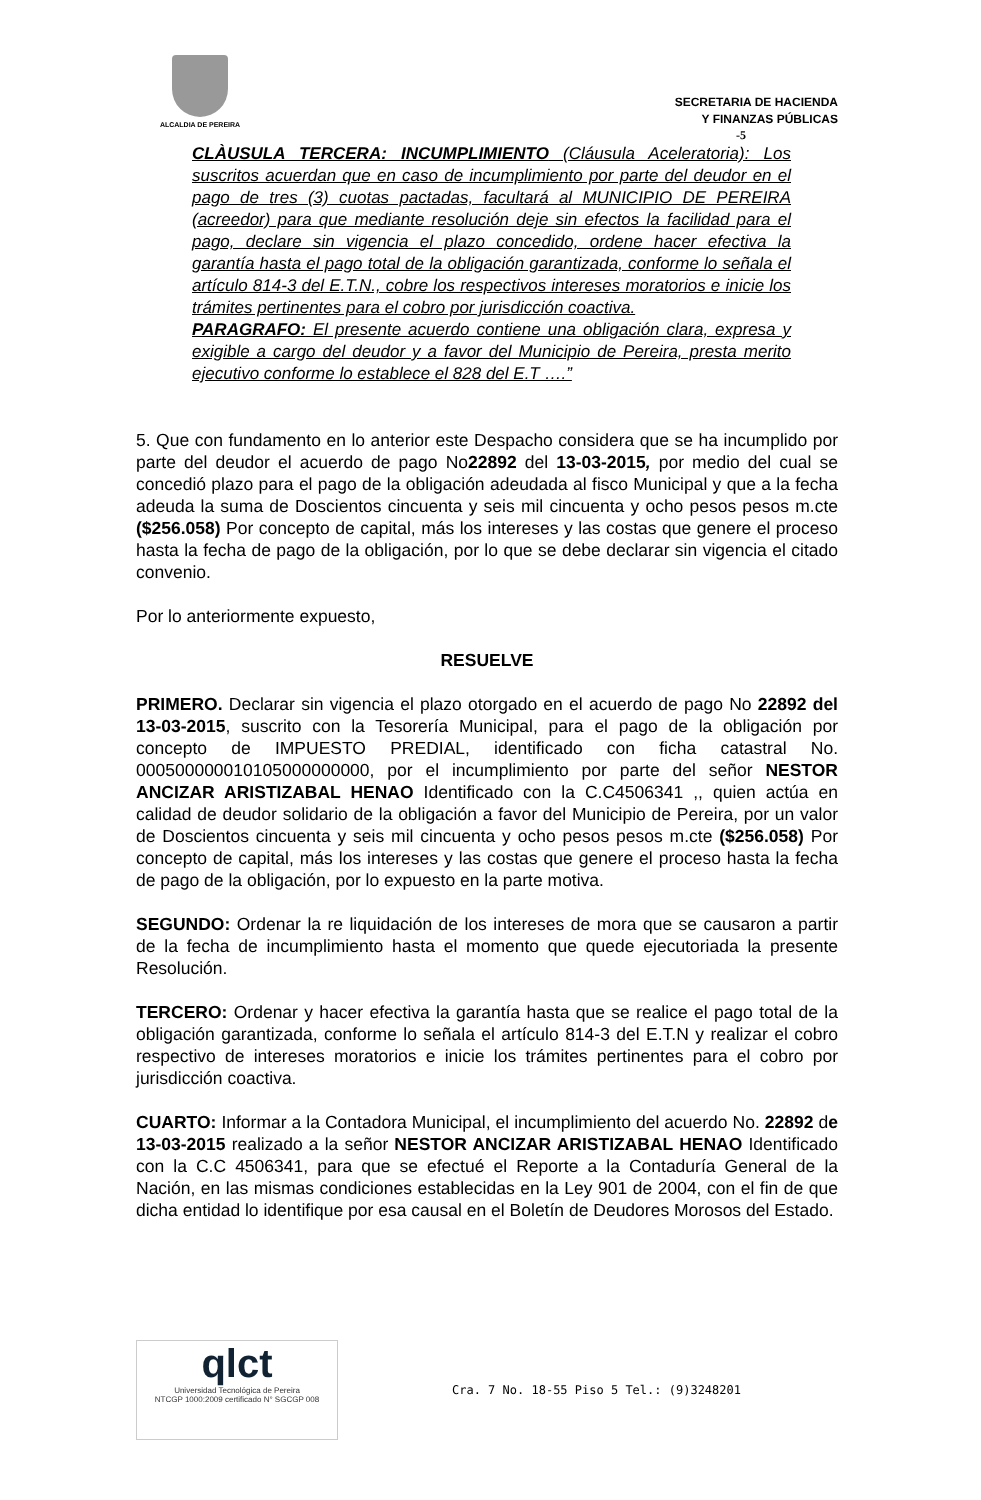ALCALDIA DE PEREIRA
SECRETARIA DE HACIENDA
Y FINANZAS PÚBLICAS
-5
CLÀUSULA TERCERA: INCUMPLIMIENTO (Cláusula Aceleratoria): Los suscritos acuerdan que en caso de incumplimiento por parte del deudor en el pago de tres (3) cuotas pactadas, facultará al MUNICIPIO DE PEREIRA (acreedor) para que mediante resolución deje sin efectos la facilidad para el pago, declare sin vigencia el plazo concedido, ordene hacer efectiva la garantía hasta el pago total de la obligación garantizada, conforme lo señala el artículo 814-3 del E.T.N., cobre los respectivos intereses moratorios e inicie los trámites pertinentes para el cobro por jurisdicción coactiva.
PARAGRAFO: El presente acuerdo contiene una obligación clara, expresa y exigible a cargo del deudor y a favor del Municipio de Pereira, presta merito ejecutivo conforme lo establece el 828 del E.T ….”
5. Que con fundamento en lo anterior este Despacho considera que se ha incumplido por parte del deudor el acuerdo de pago No22892 del 13-03-2015, por medio del cual se concedió plazo para el pago de la obligación adeudada al fisco Municipal y que a la fecha adeuda la suma de Doscientos cincuenta y seis mil cincuenta y ocho pesos pesos m.cte ($256.058) Por concepto de capital, más los intereses y las costas que genere el proceso hasta la fecha de pago de la obligación, por lo que se debe declarar sin vigencia el citado convenio.
Por lo anteriormente expuesto,
RESUELVE
PRIMERO. Declarar sin vigencia el plazo otorgado en el acuerdo de pago No 22892 del 13-03-2015, suscrito con la Tesorería Municipal, para el pago de la obligación por concepto de IMPUESTO PREDIAL, identificado con ficha catastral No. 000500000010105000000000, por el incumplimiento por parte del señor NESTOR ANCIZAR ARISTIZABAL HENAO Identificado con la C.C4506341 ,, quien actúa en calidad de deudor solidario de la obligación a favor del Municipio de Pereira, por un valor de Doscientos cincuenta y seis mil cincuenta y ocho pesos pesos m.cte ($256.058) Por concepto de capital, más los intereses y las costas que genere el proceso hasta la fecha de pago de la obligación, por lo expuesto en la parte motiva.
SEGUNDO: Ordenar la re liquidación de los intereses de mora que se causaron a partir de la fecha de incumplimiento hasta el momento que quede ejecutoriada la presente Resolución.
TERCERO: Ordenar y hacer efectiva la garantía hasta que se realice el pago total de la obligación garantizada, conforme lo señala el artículo 814-3 del E.T.N y realizar el cobro respectivo de intereses moratorios e inicie los trámites pertinentes para el cobro por jurisdicción coactiva.
CUARTO: Informar a la Contadora Municipal, el incumplimiento del acuerdo No. 22892 de 13-03-2015 realizado a la señor NESTOR ANCIZAR ARISTIZABAL HENAO Identificado con la C.C 4506341, para que se efectué el Reporte a la Contaduría General de la Nación, en las mismas condiciones establecidas en la Ley 901 de 2004, con el fin de que dicha entidad lo identifique por esa causal en el Boletín de Deudores Morosos del Estado.
qlct
Universidad Tecnológica de Pereira
NTCGP 1000:2009 certificado N° SGCGP 008
Cra. 7 No. 18-55 Piso 5 Tel.: (9)3248201